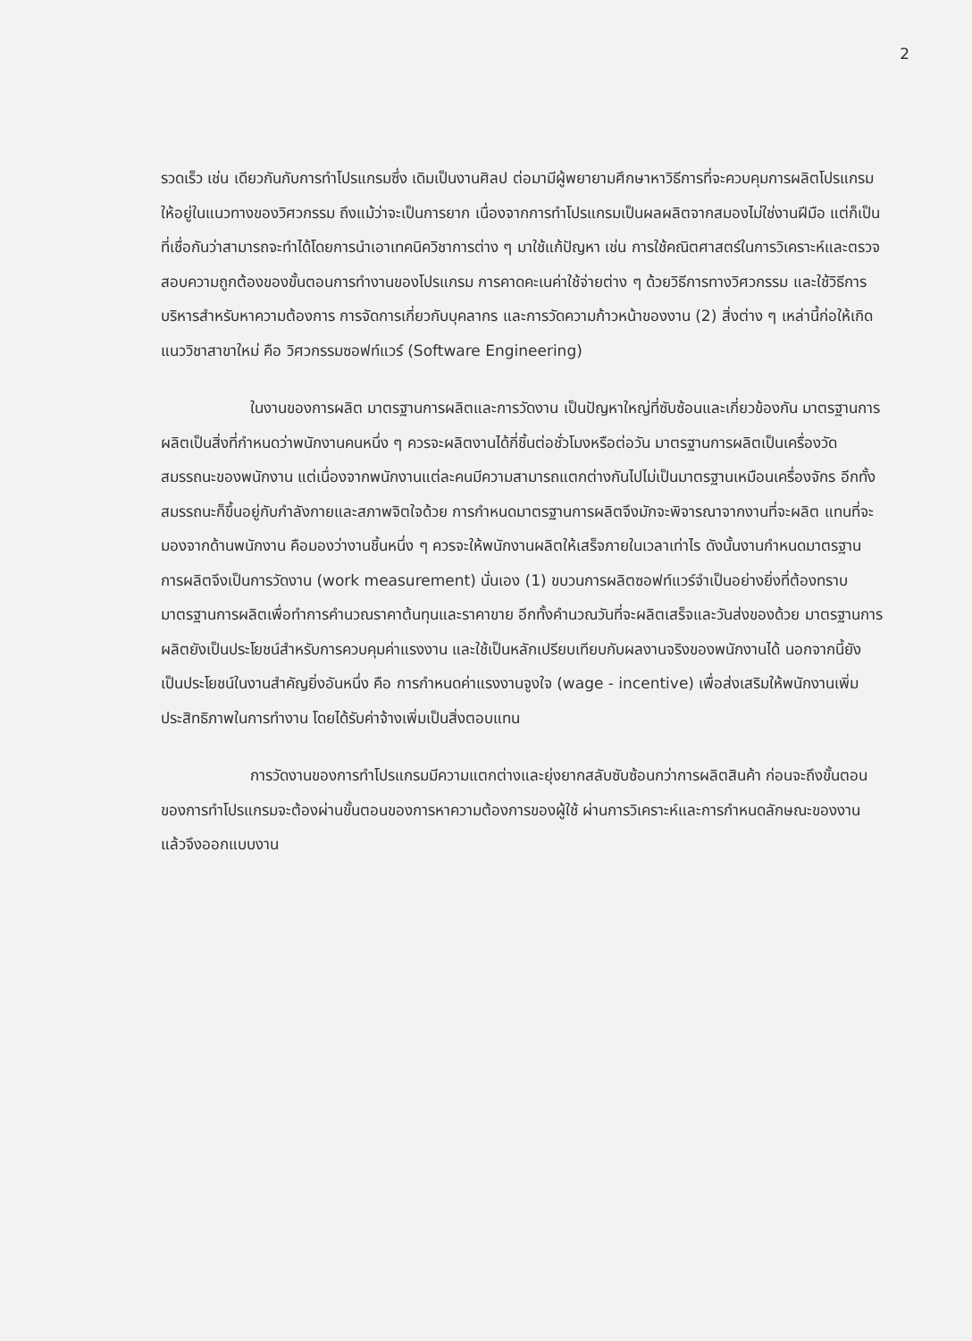2
รวดเร็ว เช่น เดียวกันกับการทำโปรแกรมซึ่ง เดิมเป็นงานศิลป ต่อมามีผู้พยายามศึกษาหาวิธีการที่จะควบคุมการผลิตโปรแกรมให้อยู่ในแนวทางของวิศวกรรม ถึงแม้ว่าจะเป็นการยาก เนื่องจากการทำโปรแกรมเป็นผลผลิตจากสมองไม่ใช่งานฝีมือ แต่ก็เป็นที่เชื่อกันว่าสามารถจะทำได้โดยการนำเอาเทคนิควิชาการต่าง ๆ มาใช้แก้ปัญหา เช่น การใช้คณิตศาสตร์ในการวิเคราะห์และตรวจสอบความถูกต้องของขั้นตอนการทำงานของโปรแกรม การคาดคะเนค่าใช้จ่ายต่าง ๆ ด้วยวิธีการทางวิศวกรรม และใช้วิธีการบริหารสำหรับหาความต้องการ การจัดการเกี่ยวกับบุคลากร และการวัดความก้าวหน้าของงาน (2) สิ่งต่าง ๆ เหล่านี้ก่อให้เกิดแนววิชาสาขาใหม่ คือ วิศวกรรมซอฟท์แวร์ (Software Engineering)
ในงานของการผลิต มาตรฐานการผลิตและการวัดงาน เป็นปัญหาใหญ่ที่ซับซ้อนและเกี่ยวข้องกัน มาตรฐานการผลิตเป็นสิ่งที่กำหนดว่าพนักงานคนหนึ่ง ๆ ควรจะผลิตงานได้กี่ชิ้นต่อชั่วโมงหรือต่อวัน มาตรฐานการผลิตเป็นเครื่องวัดสมรรถนะของพนักงาน แต่เนื่องจากพนักงานแต่ละคนมีความสามารถแตกต่างกันไปไม่เป็นมาตรฐานเหมือนเครื่องจักร อีกทั้งสมรรถนะก็ขึ้นอยู่กับกำลังกายและสภาพจิตใจด้วย การกำหนดมาตรฐานการผลิตจึงมักจะพิจารณาจากงานที่จะผลิต แทนที่จะมองจากด้านพนักงาน คือมองว่างานชิ้นหนึ่ง ๆ ควรจะให้พนักงานผลิตให้เสร็จภายในเวลาเท่าไร ดังนั้นงานกำหนดมาตรฐานการผลิตจึงเป็นการวัดงาน (work measurement) นั่นเอง (1) ขบวนการผลิตซอฟท์แวร์จำเป็นอย่างยิ่งที่ต้องทราบมาตรฐานการผลิตเพื่อทำการคำนวณราคาต้นทุนและราคาขาย อีกทั้งคำนวณวันที่จะผลิตเสร็จและวันส่งของด้วย มาตรฐานการผลิตยังเป็นประโยชน์สำหรับการควบคุมค่าแรงงาน และใช้เป็นหลักเปรียบเทียบกับผลงานจริงของพนักงานได้ นอกจากนี้ยังเป็นประโยชน์ในงานสำคัญยิ่งอันหนึ่ง คือ การกำหนดค่าแรงงานจูงใจ (wage - incentive) เพื่อส่งเสริมให้พนักงานเพิ่มประสิทธิภาพในการทำงาน โดยได้รับค่าจ้างเพิ่มเป็นสิ่งตอบแทน
การวัดงานของการทำโปรแกรมมีความแตกต่างและยุ่งยากสลับซับซ้อนกว่าการผลิตสินค้า ก่อนจะถึงขั้นตอนของการทำโปรแกรมจะต้องผ่านขั้นตอนของการหาความต้องการของผู้ใช้ ผ่านการวิเคราะห์และการกำหนดลักษณะของงาน แล้วจึงออกแบบงาน